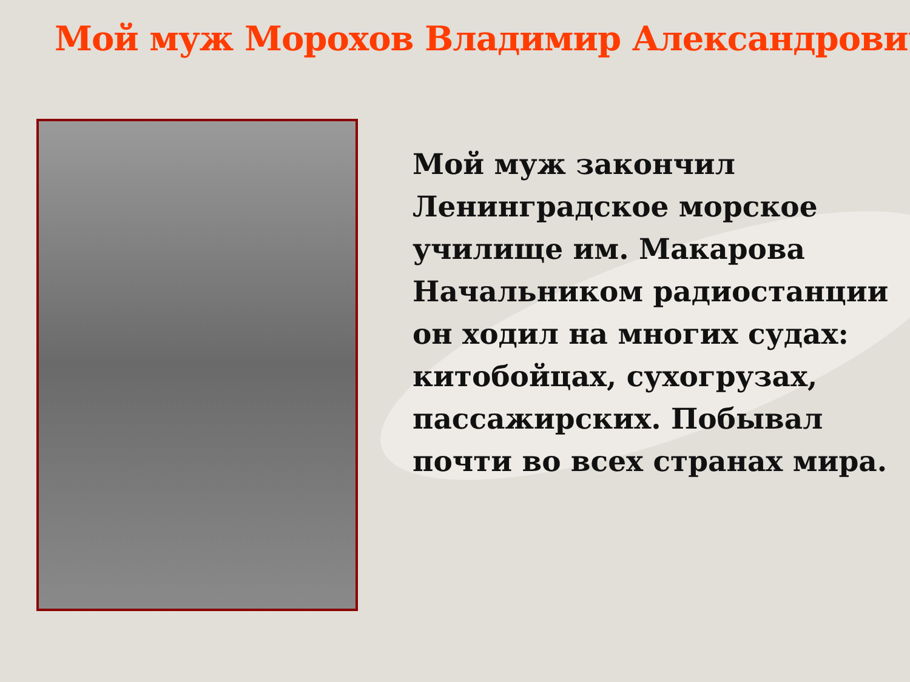Мой муж Морохов Владимир Александрович
Мой муж закончил
Ленинградское морское
училище им. Макарова
Начальником радиостанции
он ходил на многих судах:
китобойцах, сухогрузах,
пассажирских. Побывал
почти во всех странах мира.